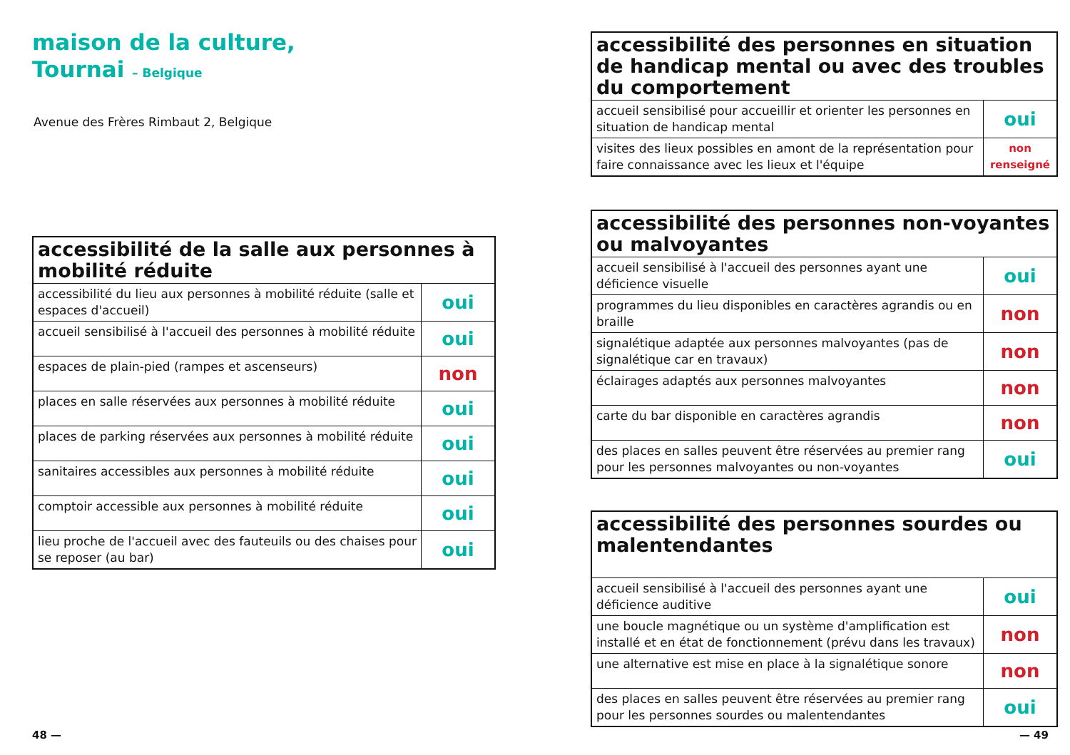maison de la culture,
Tournai – Belgique
Avenue des Frères Rimbaut 2, Belgique
| accessibilité de la salle aux personnes à mobilité réduite | |
| --- | --- |
| accessibilité du lieu aux personnes à mobilité réduite (salle et espaces d'accueil) | oui |
| accueil sensibilisé à l'accueil des personnes à mobilité réduite | oui |
| espaces de plain-pied (rampes et ascenseurs) | non |
| places en salle réservées aux personnes à mobilité réduite | oui |
| places de parking réservées aux personnes à mobilité réduite | oui |
| sanitaires accessibles aux personnes à mobilité réduite | oui |
| comptoir accessible aux personnes à mobilité réduite | oui |
| lieu proche de l'accueil avec des fauteuils ou des chaises pour se reposer (au bar) | oui |
| accessibilité des personnes en situation de handicap mental ou avec des troubles du comportement | |
| --- | --- |
| accueil sensibilisé pour accueillir et orienter les personnes en situation de handicap mental | oui |
| visites des lieux possibles en amont de la représentation pour faire connaissance avec les lieux et l'équipe | non renseigné |
| accessibilité des personnes non-voyantes ou malvoyantes | |
| --- | --- |
| accueil sensibilisé à l'accueil des personnes ayant une déficience visuelle | oui |
| programmes du lieu disponibles en caractères agrandis ou en braille | non |
| signalétique adaptée aux personnes malvoyantes (pas de signalétique car en travaux) | non |
| éclairages adaptés aux personnes malvoyantes | non |
| carte du bar disponible en caractères agrandis | non |
| des places en salles peuvent être réservées au premier rang pour les personnes malvoyantes ou non-voyantes | oui |
| accessibilité des personnes sourdes ou malentendantes | |
| --- | --- |
| accueil sensibilisé à l'accueil des personnes ayant une déficience auditive | oui |
| une boucle magnétique ou un système d'amplification est installé et en état de fonctionnement (prévu dans les travaux) | non |
| une alternative est mise en place à la signalétique sonore | non |
| des places en salles peuvent être réservées au premier rang pour les personnes sourdes ou malentendantes | oui |
48 — — 49